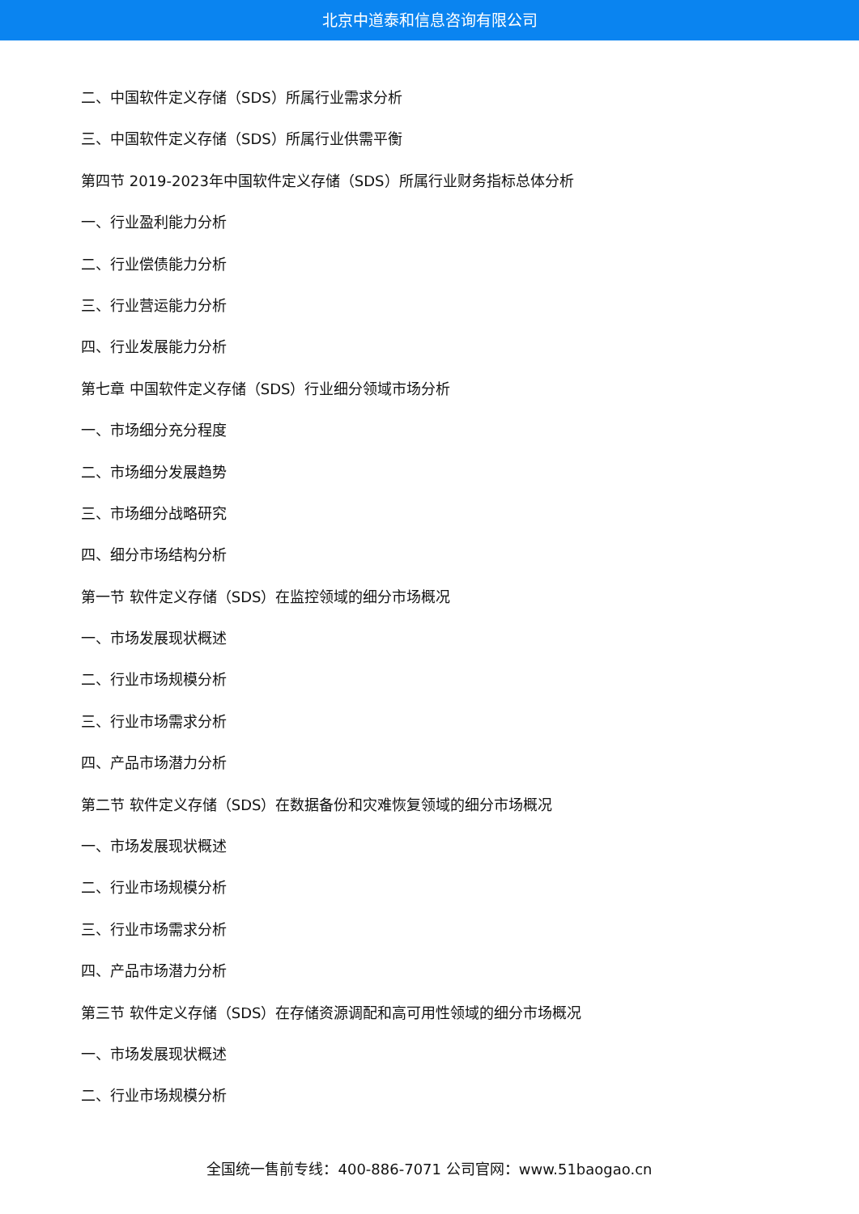北京中道泰和信息咨询有限公司
二、中国软件定义存储（SDS）所属行业需求分析
三、中国软件定义存储（SDS）所属行业供需平衡
第四节 2019-2023年中国软件定义存储（SDS）所属行业财务指标总体分析
一、行业盈利能力分析
二、行业偿债能力分析
三、行业营运能力分析
四、行业发展能力分析
第七章 中国软件定义存储（SDS）行业细分领域市场分析
一、市场细分充分程度
二、市场细分发展趋势
三、市场细分战略研究
四、细分市场结构分析
第一节 软件定义存储（SDS）在监控领域的细分市场概况
一、市场发展现状概述
二、行业市场规模分析
三、行业市场需求分析
四、产品市场潜力分析
第二节 软件定义存储（SDS）在数据备份和灾难恢复领域的细分市场概况
一、市场发展现状概述
二、行业市场规模分析
三、行业市场需求分析
四、产品市场潜力分析
第三节 软件定义存储（SDS）在存储资源调配和高可用性领域的细分市场概况
一、市场发展现状概述
二、行业市场规模分析
全国统一售前专线：400-886-7071 公司官网：www.51baogao.cn